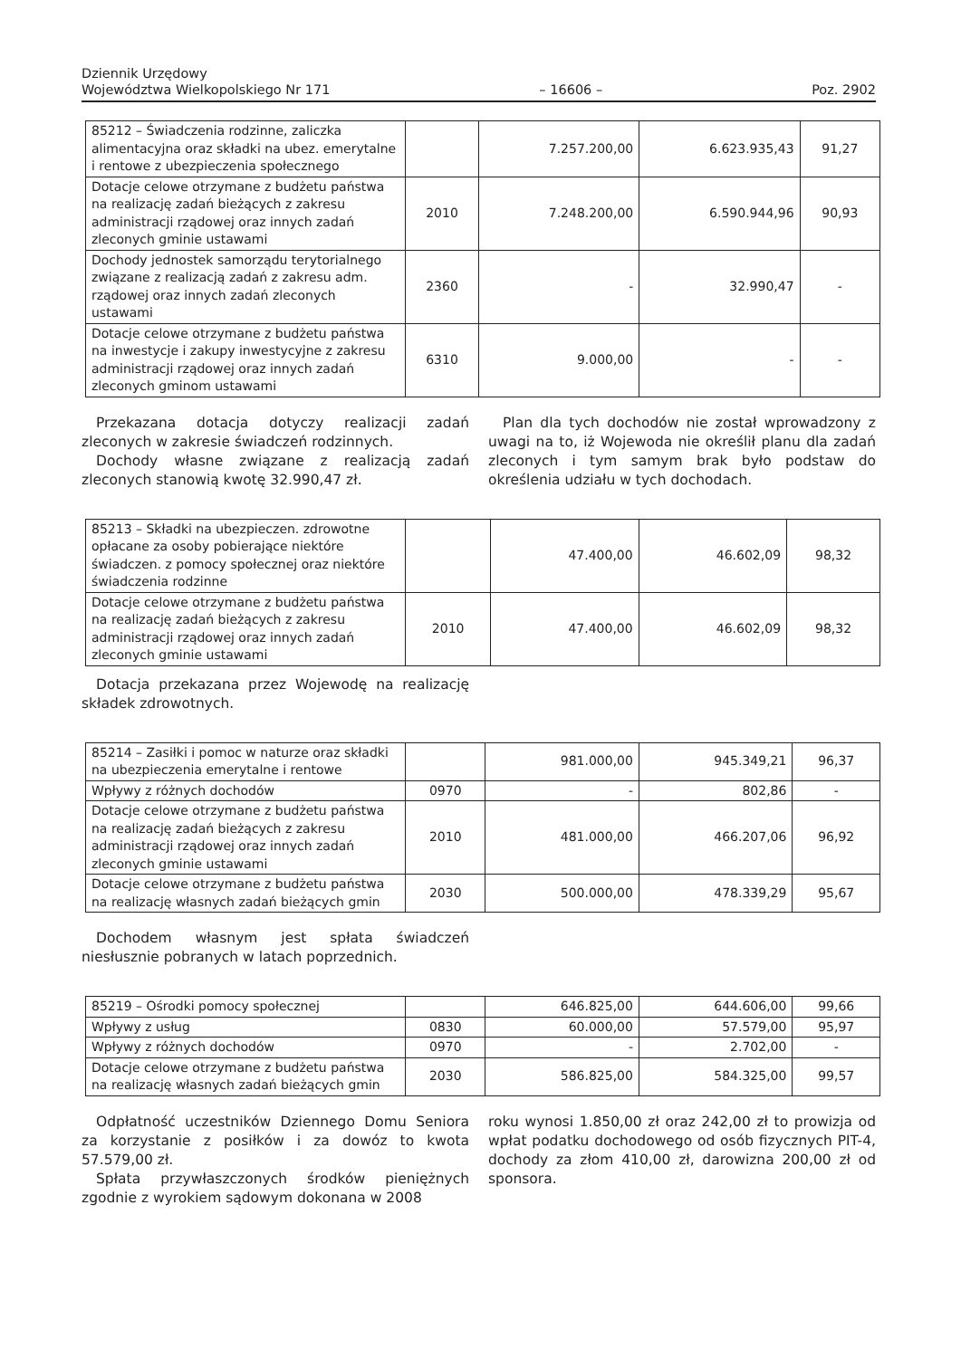Dziennik Urzędowy
Województwa Wielkopolskiego Nr 171
– 16606 –
Poz. 2902
| 85212 – Świadczenia rodzinne, zaliczka alimentacyjna oraz składki na ubez. emerytalne i rentowe z ubezpieczenia społecznego | | 7.257.200,00 | 6.623.935,43 | 91,27 |
| Dotacje celowe otrzymane z budżetu państwa na realizację zadań bieżących z zakresu administracji rządowej oraz innych zadań zleconych gminie ustawami | 2010 | 7.248.200,00 | 6.590.944,96 | 90,93 |
| Dochody jednostek samorządu terytorialnego związane z realizacją zadań z zakresu adm. rządowej oraz innych zadań zleconych ustawami | 2360 | - | 32.990,47 | - |
| Dotacje celowe otrzymane z budżetu państwa na inwestycje i zakupy inwestycyjne z zakresu administracji rządowej oraz innych zadań zleconych gminom ustawami | 6310 | 9.000,00 | - | - |
Przekazana dotacja dotyczy realizacji zadań zleconych w zakresie świadczeń rodzinnych.
Dochody własne związane z realizacją zadań zleconych stanowią kwotę 32.990,47 zł.
Plan dla tych dochodów nie został wprowadzony z uwagi na to, iż Wojewoda nie określił planu dla zadań zleconych i tym samym brak było podstaw do określenia udziału w tych dochodach.
| 85213 – Składki na ubezpieczen. zdrowotne opłacane za osoby pobierające niektóre świadczen. z pomocy społecznej oraz niektóre świadczenia rodzinne | | 47.400,00 | 46.602,09 | 98,32 |
| Dotacje celowe otrzymane z budżetu państwa na realizację zadań bieżących z zakresu administracji rządowej oraz innych zadań zleconych gminie ustawami | 2010 | 47.400,00 | 46.602,09 | 98,32 |
Dotacja przekazana przez Wojewodę na realizację składek zdrowotnych.
| 85214 – Zasiłki i pomoc w naturze oraz składki na ubezpieczenia emerytalne i rentowe | | 981.000,00 | 945.349,21 | 96,37 |
| Wpływy z różnych dochodów | 0970 | - | 802,86 | - |
| Dotacje celowe otrzymane z budżetu państwa na realizację zadań bieżących z zakresu administracji rządowej oraz innych zadań zleconych gminie ustawami | 2010 | 481.000,00 | 466.207,06 | 96,92 |
| Dotacje celowe otrzymane z budżetu państwa na realizację własnych zadań bieżących gmin | 2030 | 500.000,00 | 478.339,29 | 95,67 |
Dochodem własnym jest spłata świadczeń niesłusznie pobranych w latach poprzednich.
| 85219 – Ośrodki pomocy społecznej | | 646.825,00 | 644.606,00 | 99,66 |
| Wpływy z usług | 0830 | 60.000,00 | 57.579,00 | 95,97 |
| Wpływy z różnych dochodów | 0970 | - | 2.702,00 | - |
| Dotacje celowe otrzymane z budżetu państwa na realizację własnych zadań bieżących gmin | 2030 | 586.825,00 | 584.325,00 | 99,57 |
Odpłatność uczestników Dziennego Domu Seniora za korzystanie z posiłków i za dowóz to kwota 57.579,00 zł.
Spłata przywłaszczonych środków pieniężnych zgodnie z wyrokiem sądowym dokonana w 2008
roku wynosi 1.850,00 zł oraz 242,00 zł to prowizja od wpłat podatku dochodowego od osób fizycznych PIT-4, dochody za złom 410,00 zł, darowizna 200,00 zł od sponsora.